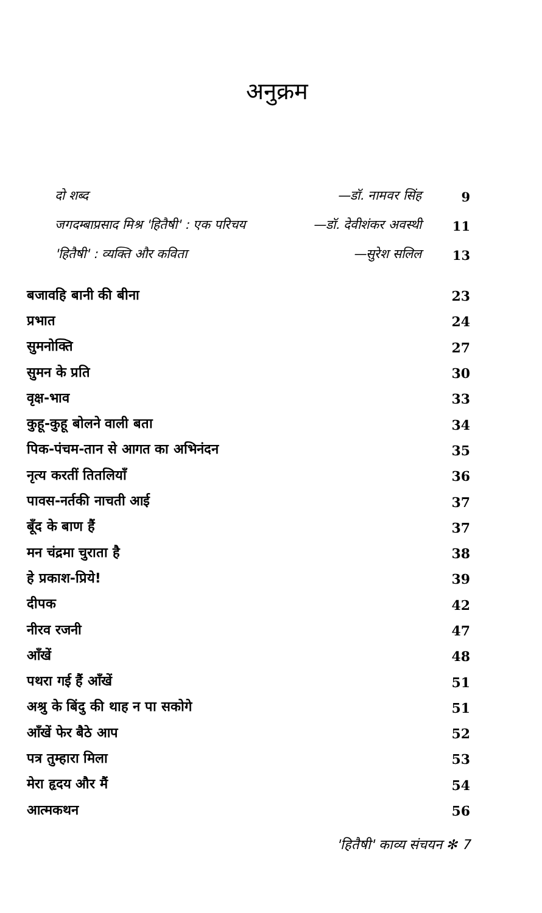अनुक्रम
दो शब्द —डॉ. नामवर सिंह 9
जगदम्बाप्रसाद मिश्र 'हितैषी' : एक परिचय —डॉ. देवीशंकर अवस्थी 11
'हितैषी' : व्यक्ति और कविता —सुरेश सलिल 13
बजावहि बानी की बीना 23
प्रभात 24
सुमनोक्ति 27
सुमन के प्रति 30
वृक्ष-भाव 33
कुहू-कुहू बोलने वाली बता 34
पिक-पंचम-तान से आगत का अभिनंदन 35
नृत्य करतीं तितलियाँ 36
पावस-नर्तकी नाचती आई 37
बूँद के बाण हैं 37
मन चंद्रमा चुराता है 38
हे प्रकाश-प्रिये! 39
दीपक 42
नीरव रजनी 47
आँखें 48
पथरा गई हैं आँखें 51
अश्रु के बिंदु की थाह न पा सकोगे 51
आँखें फेर बैठे आप 52
पत्र तुम्हारा मिला 53
मेरा हृदय और मैं 54
आत्मकथन 56
'हितैषी' काव्य संचयन ✻ 7